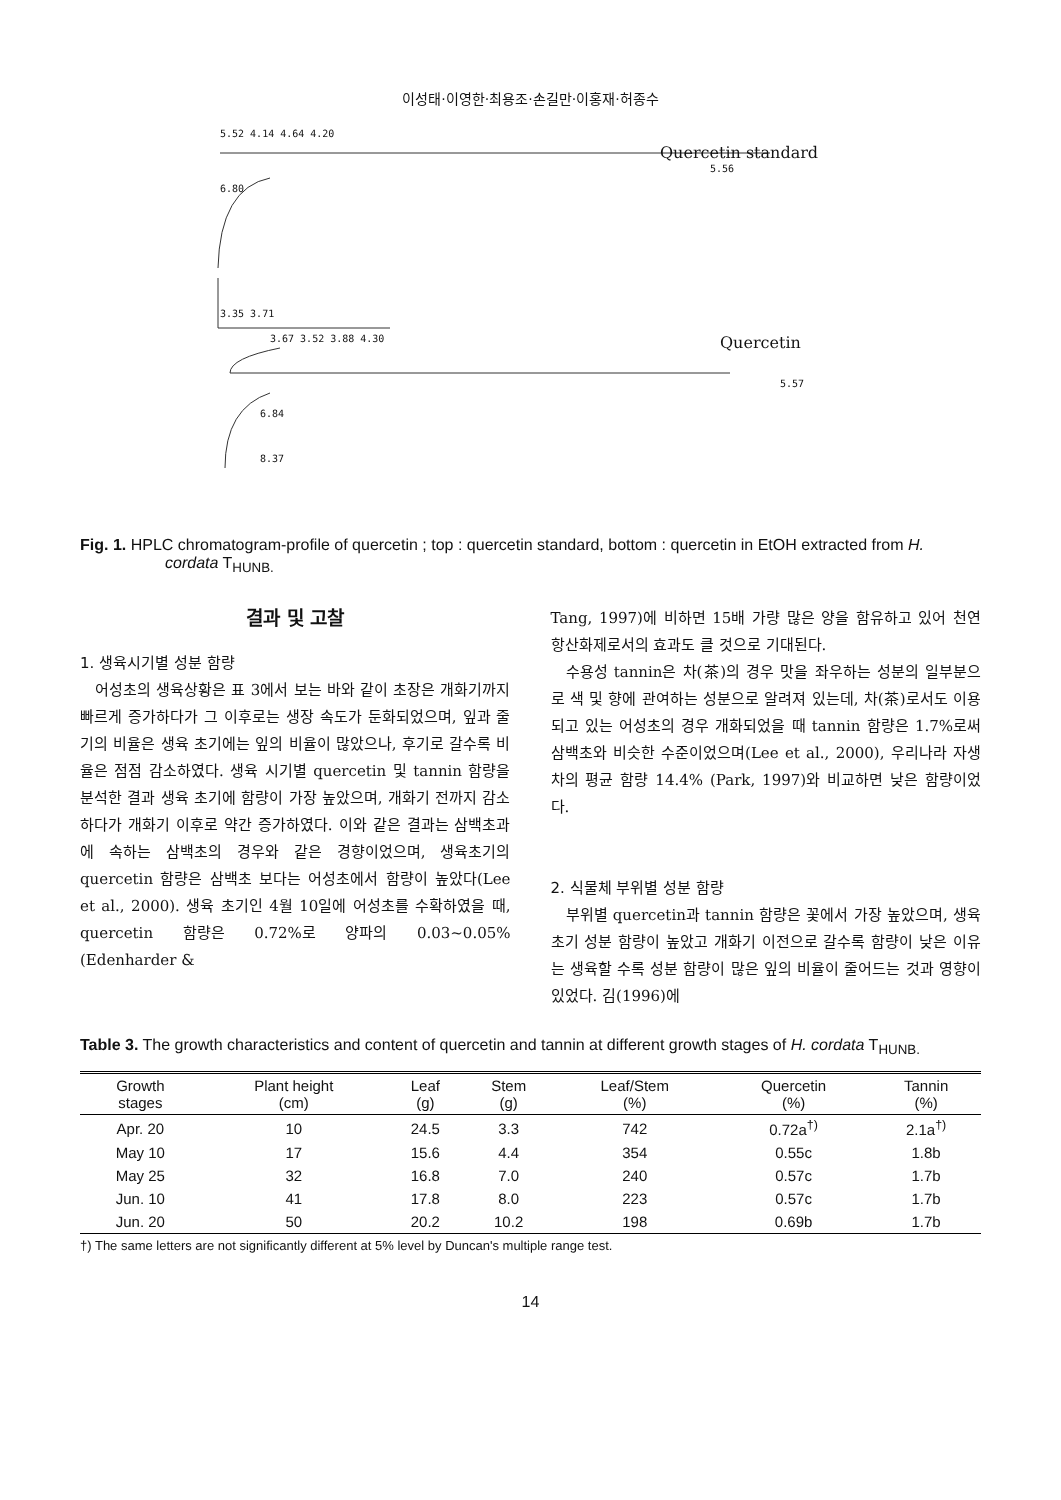이성태·이영한·최용조·손길만·이홍재·허종수
5.52 4.14 4.64 4.20
Quercetin standard
5.56
6.80
3.35 3.71
3.67 3.52 3.88 4.30 Quercetin
5.57
6.84
8.37
Fig. 1. HPLC chromatogram-profile of quercetin ; top : quercetin standard, bottom : quercetin in EtOH extracted from H. cordata T<sub>HUNB.</sub>
결과 및 고찰
1. 생육시기별 성분 함량
어성초의 생육상황은 표 3에서 보는 바와 같이 초장은 개화기까지 빠르게 증가하다가 그 이후로는 생장 속도가 둔화되었으며, 잎과 줄기의 비율은 생육 초기에는 잎의 비율이 많았으나, 후기로 갈수록 비율은 점점 감소하였다. 생육 시기별 quercetin 및 tannin 함량을 분석한 결과 생육 초기에 함량이 가장 높았으며, 개화기 전까지 감소하다가 개화기 이후로 약간 증가하였다. 이와 같은 결과는 삼백초과에 속하는 삼백초의 경우와 같은 경향이었으며, 생육초기의 quercetin 함량은 삼백초 보다는 어성초에서 함량이 높았다(Lee et al., 2000). 생육 초기인 4월 10일에 어성초를 수확하였을 때, quercetin 함량은 0.72%로 양파의 0.03~0.05% (Edenharder &
Tang, 1997)에 비하면 15배 가량 많은 양을 함유하고 있어 천연 항산화제로서의 효과도 클 것으로 기대된다.
수용성 tannin은 차(茶)의 경우 맛을 좌우하는 성분의 일부분으로 색 및 향에 관여하는 성분으로 알려져 있는데, 차(茶)로서도 이용되고 있는 어성초의 경우 개화되었을 때 tannin 함량은 1.7%로써 삼백초와 비슷한 수준이었으며(Lee et al., 2000), 우리나라 자생차의 평균 함량 14.4% (Park, 1997)와 비교하면 낮은 함량이었다.
2. 식물체 부위별 성분 함량
부위별 quercetin과 tannin 함량은 꽃에서 가장 높았으며, 생육 초기 성분 함량이 높았고 개화기 이전으로 갈수록 함량이 낮은 이유는 생육할 수록 성분 함량이 많은 잎의 비율이 줄어드는 것과 영향이 있었다. 김(1996)에
Table 3. The growth characteristics and content of quercetin and tannin at different growth stages of H. cordata T<sub>HUNB.</sub>
| Growth stages | Plant height (cm) | Leaf (g) | Stem (g) | Leaf/Stem (%) | Quercetin (%) | Tannin (%) |
| --- | --- | --- | --- | --- | --- | --- |
| Apr. 20 | 10 | 24.5 | 3.3 | 742 | 0.72a<sup>†)</sup> | 2.1a<sup>†)</sup> |
| May 10 | 17 | 15.6 | 4.4 | 354 | 0.55c | 1.8b |
| May 25 | 32 | 16.8 | 7.0 | 240 | 0.57c | 1.7b |
| Jun. 10 | 41 | 17.8 | 8.0 | 223 | 0.57c | 1.7b |
| Jun. 20 | 50 | 20.2 | 10.2 | 198 | 0.69b | 1.7b |
†) The same letters are not significantly different at 5% level by Duncan's multiple range test.
14